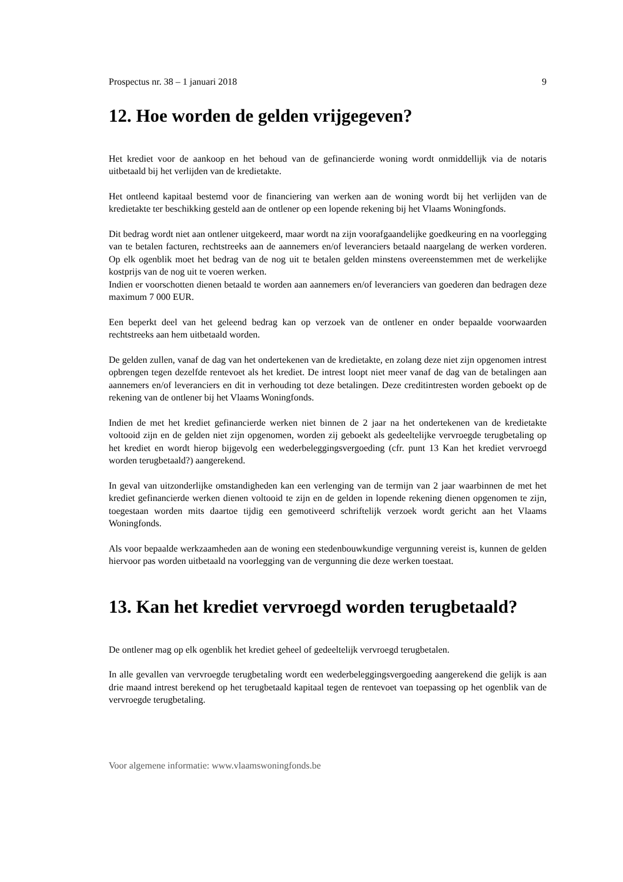Prospectus nr. 38 – 1 januari 2018 9
12. Hoe worden de gelden vrijgegeven?
Het krediet voor de aankoop en het behoud van de gefinancierde woning wordt onmiddellijk via de notaris uitbetaald bij het verlijden van de kredietakte.
Het ontleend kapitaal bestemd voor de financiering van werken aan de woning wordt bij het verlijden van de kredietakte ter beschikking gesteld aan de ontlener op een lopende rekening bij het Vlaams Woningfonds.
Dit bedrag wordt niet aan ontlener uitgekeerd, maar wordt na zijn voorafgaandelijke goedkeuring en na voorlegging van te betalen facturen, rechtstreeks aan de aannemers en/of leveranciers betaald naargelang de werken vorderen. Op elk ogenblik moet het bedrag van de nog uit te betalen gelden minstens overeenstemmen met de werkelijke kostprijs van de nog uit te voeren werken.
Indien er voorschotten dienen betaald te worden aan aannemers en/of leveranciers van goederen dan bedragen deze maximum 7 000 EUR.
Een beperkt deel van het geleend bedrag kan op verzoek van de ontlener en onder bepaalde voorwaarden rechtstreeks aan hem uitbetaald worden.
De gelden zullen, vanaf de dag van het ondertekenen van de kredietakte, en zolang deze niet zijn opgenomen intrest opbrengen tegen dezelfde rentevoet als het krediet. De intrest loopt niet meer vanaf de dag van de betalingen aan aannemers en/of leveranciers en dit in verhouding tot deze betalingen. Deze creditintresten worden geboekt op de rekening van de ontlener bij het Vlaams Woningfonds.
Indien de met het krediet gefinancierde werken niet binnen de 2 jaar na het ondertekenen van de kredietakte voltooid zijn en de gelden niet zijn opgenomen, worden zij geboekt als gedeeltelijke vervroegde terugbetaling op het krediet en wordt hierop bijgevolg een wederbeleggingsvergoeding (cfr. punt 13 Kan het krediet vervroegd worden terugbetaald?) aangerekend.
In geval van uitzonderlijke omstandigheden kan een verlenging van de termijn van 2 jaar waarbinnen de met het krediet gefinancierde werken dienen voltooid te zijn en de gelden in lopende rekening dienen opgenomen te zijn, toegestaan worden mits daartoe tijdig een gemotiveerd schriftelijk verzoek wordt gericht aan het Vlaams Woningfonds.
Als voor bepaalde werkzaamheden aan de woning een stedenbouwkundige vergunning vereist is, kunnen de gelden hiervoor pas worden uitbetaald na voorlegging van de vergunning die deze werken toestaat.
13. Kan het krediet vervroegd worden terugbetaald?
De ontlener mag op elk ogenblik het krediet geheel of gedeeltelijk vervroegd terugbetalen.
In alle gevallen van vervroegde terugbetaling wordt een wederbeleggingsvergoeding aangerekend die gelijk is aan drie maand intrest berekend op het terugbetaald kapitaal tegen de rentevoet van toepassing op het ogenblik van de vervroegde terugbetaling.
Voor algemene informatie: www.vlaamswoningfonds.be